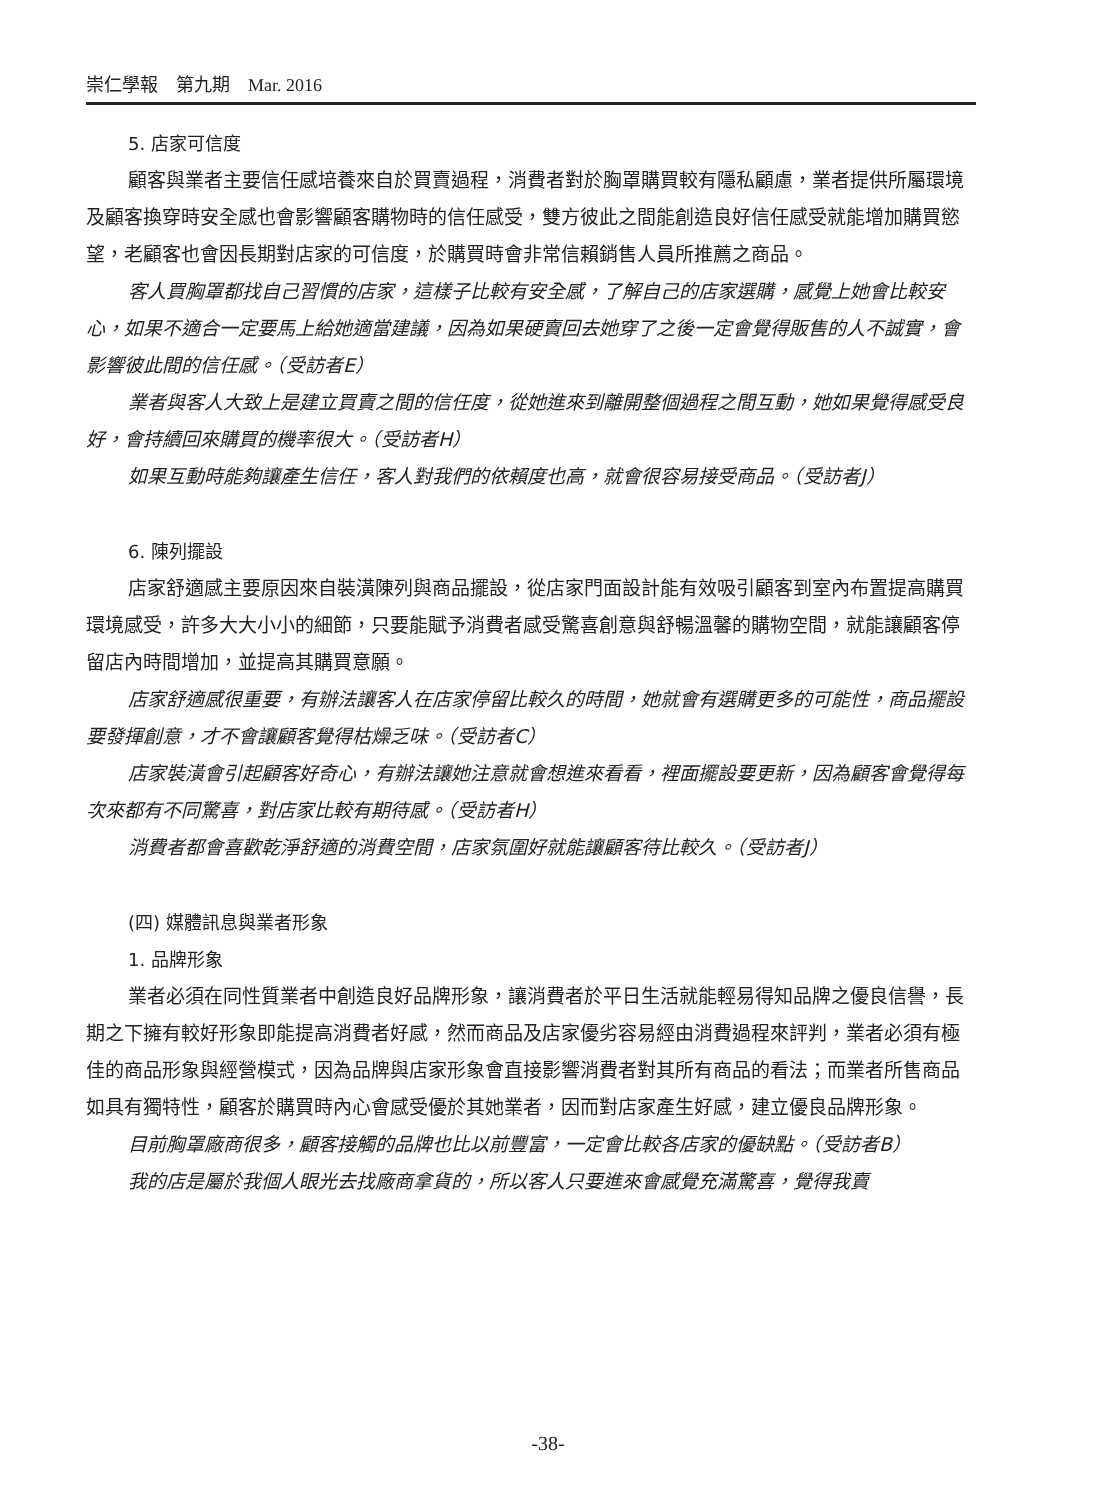崇仁學報　第九期　Mar. 2016
5. 店家可信度
顧客與業者主要信任感培養來自於買賣過程，消費者對於胸罩購買較有隱私顧慮，業者提供所屬環境及顧客換穿時安全感也會影響顧客購物時的信任感受，雙方彼此之間能創造良好信任感受就能增加購買慾望，老顧客也會因長期對店家的可信度，於購買時會非常信賴銷售人員所推薦之商品。
客人買胸罩都找自己習慣的店家，這樣子比較有安全感，了解自己的店家選購，感覺上她會比較安心，如果不適合一定要馬上給她適當建議，因為如果硬賣回去她穿了之後一定會覺得販售的人不誠實，會影響彼此間的信任感。（受訪者E）
業者與客人大致上是建立買賣之間的信任度，從她進來到離開整個過程之間互動，她如果覺得感受良好，會持續回來購買的機率很大。（受訪者H）
如果互動時能夠讓產生信任，客人對我們的依賴度也高，就會很容易接受商品。（受訪者J）
6. 陳列擺設
店家舒適感主要原因來自裝潢陳列與商品擺設，從店家門面設計能有效吸引顧客到室內布置提高購買環境感受，許多大大小小的細節，只要能賦予消費者感受驚喜創意與舒暢溫馨的購物空間，就能讓顧客停留店內時間增加，並提高其購買意願。
店家舒適感很重要，有辦法讓客人在店家停留比較久的時間，她就會有選購更多的可能性，商品擺設要發揮創意，才不會讓顧客覺得枯燥乏味。（受訪者C）
店家裝潢會引起顧客好奇心，有辦法讓她注意就會想進來看看，裡面擺設要更新，因為顧客會覺得每次來都有不同驚喜，對店家比較有期待感。（受訪者H）
消費者都會喜歡乾淨舒適的消費空間，店家氛圍好就能讓顧客待比較久。（受訪者J）
(四) 媒體訊息與業者形象
1. 品牌形象
業者必須在同性質業者中創造良好品牌形象，讓消費者於平日生活就能輕易得知品牌之優良信譽，長期之下擁有較好形象即能提高消費者好感，然而商品及店家優劣容易經由消費過程來評判，業者必須有極佳的商品形象與經營模式，因為品牌與店家形象會直接影響消費者對其所有商品的看法；而業者所售商品如具有獨特性，顧客於購買時內心會感受優於其她業者，因而對店家產生好感，建立優良品牌形象。
目前胸罩廠商很多，顧客接觸的品牌也比以前豐富，一定會比較各店家的優缺點。（受訪者B）
我的店是屬於我個人眼光去找廠商拿貨的，所以客人只要進來會感覺充滿驚喜，覺得我賣
-38-